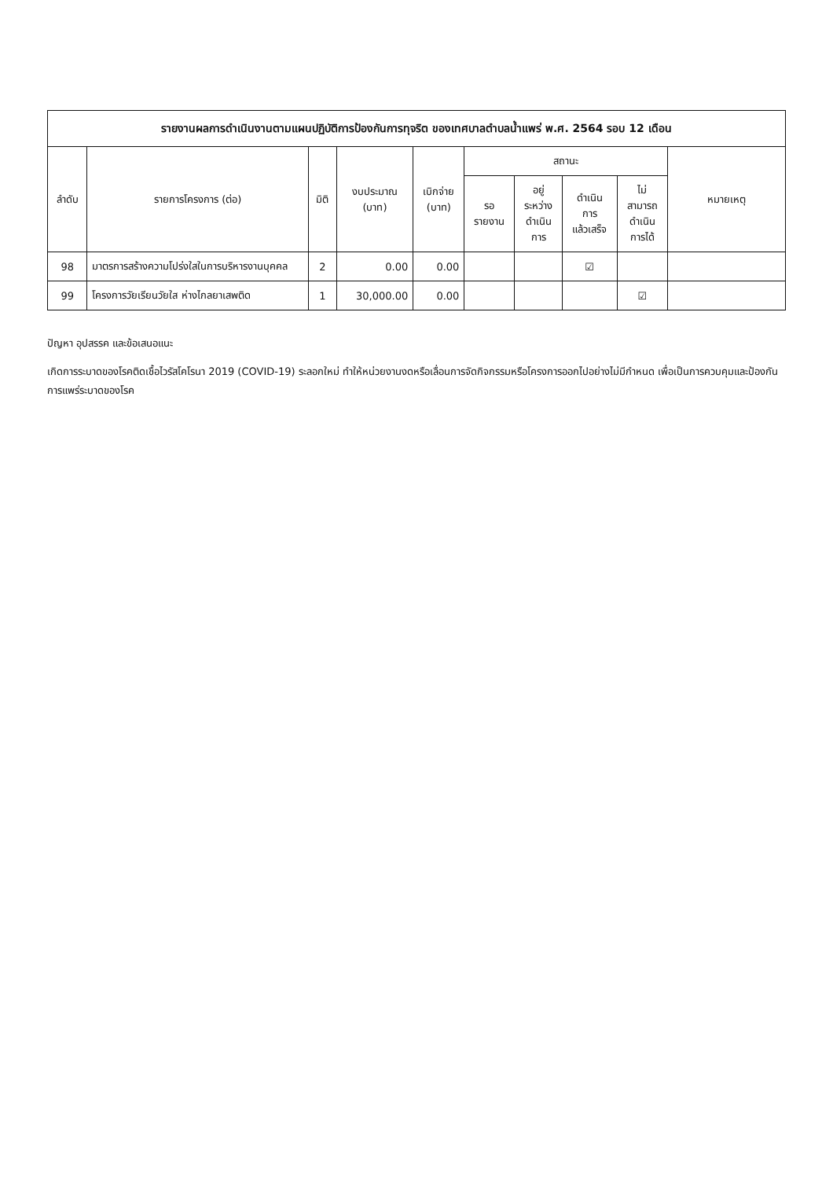| รายงานผลการดำเนินงานตามแผนปฏิบัติการป้องกันการทุจริต ของเทศบาลตำบลน้ำแพร่ พ.ศ. 2564 รอบ 12 เดือน | | | | | | | | | |
| --- | --- | --- | --- | --- | --- | --- | --- | --- | --- |
| ลำดับ | รายการโครงการ (ต่อ) | มิติ | งบประมาณ (บาท) | เบิกจ่าย (บาท) | สถานะ | | | | หมายเหตุ |
| | | | | | รอ รายงาน | อยู่ ระหว่าง ดำเนิน การ | ดำเนิน การ แล้วเสร็จ | ไม่ สามารถ ดำเนิน การได้ | |
| 98 | มาตรการสร้างความโปร่งใสในการบริหารงานบุคคล | 2 | 0.00 | 0.00 | | | ☑ | | |
| 99 | โครงการวัยเรียนวัยใส ห่างไกลยาเสพติด | 1 | 30,000.00 | 0.00 | | | | ☑ | |
ปัญหา อุปสรรค และข้อเสนอแนะ
เกิดการระบาดของโรคติดเชื้อไวรัสโคโรนา 2019 (COVID-19) ระลอกใหม่ ทำให้หน่วยงานงดหรือเลื่อนการจัดกิจกรรมหรือโครงการออกไปอย่างไม่มีกำหนด เพื่อเป็นการควบคุมและป้องกันการแพร่ระบาดของโรค